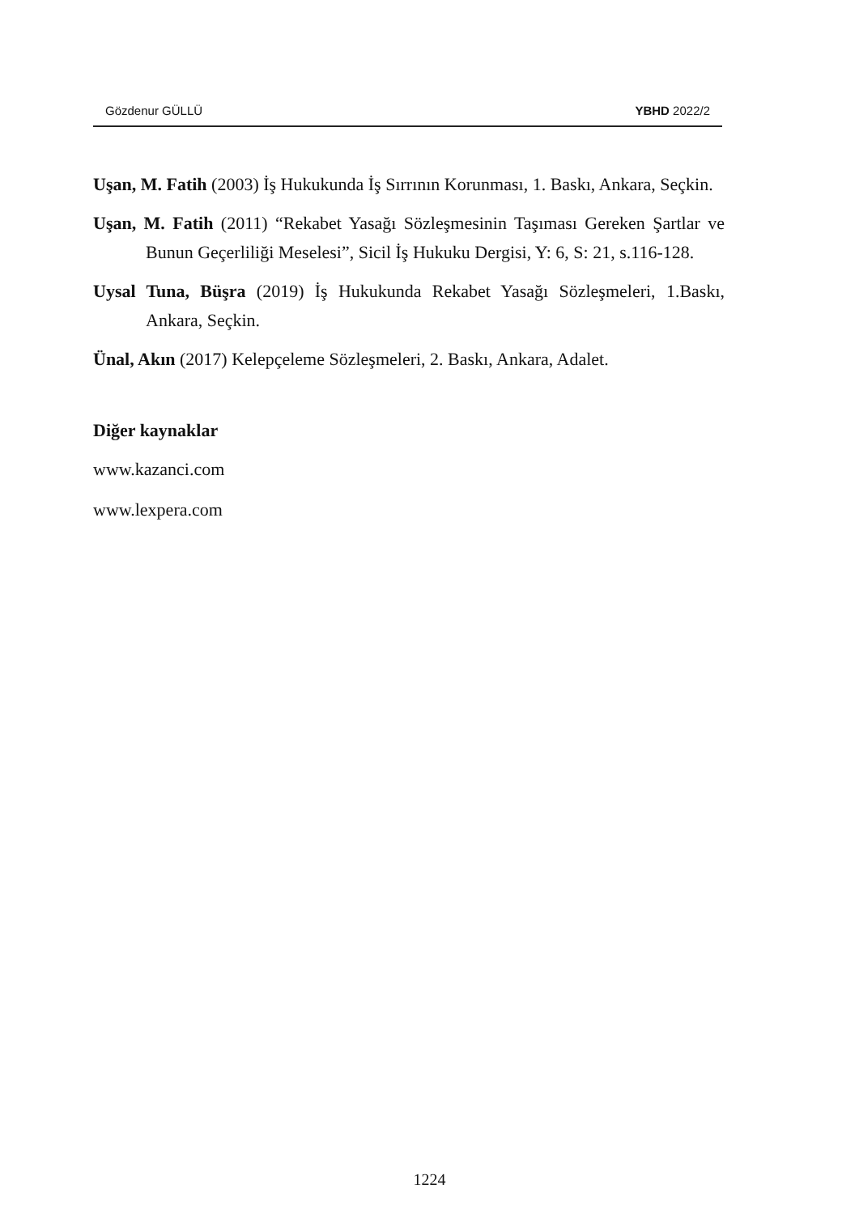Gözdenur GÜLLÜ YBHD 2022/2
Uşan, M. Fatih (2003) İş Hukukunda İş Sırrının Korunması, 1. Baskı, Ankara, Seçkin.
Uşan, M. Fatih (2011) “Rekabet Yasağı Sözleşmesinin Taşıması Gereken Şartlar ve Bunun Geçerliliği Meselesi”, Sicil İş Hukuku Dergisi, Y: 6, S: 21, s.116-128.
Uysal Tuna, Büşra (2019) İş Hukukunda Rekabet Yasağı Sözleşmeleri, 1.Baskı, Ankara, Seçkin.
Ünal, Akın (2017) Kelepçeleme Sözleşmeleri, 2. Baskı, Ankara, Adalet.
Diğer kaynaklar
www.kazanci.com
www.lexpera.com
1224